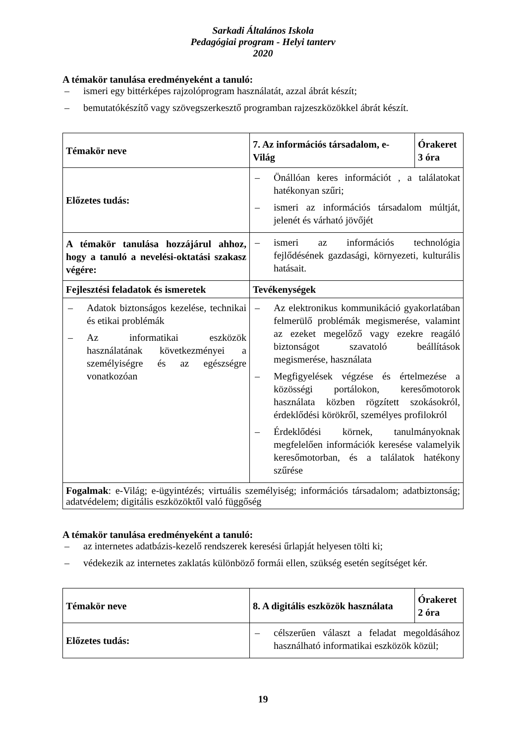Sarkadi Általános Iskola
Pedagógiai program - Helyi tanterv
2020
A témakör tanulása eredményeként a tanuló:
– ismeri egy bittérképes rajzolóprogram használatát, azzal ábrát készít;
– bemutatókészítő vagy szövegszerkesztő programban rajzeszközökkel ábrát készít.
| Témakör neve | 7. Az információs társadalom, e-Világ | Órakeret 3 óra |
| Előzetes tudás: | – Önállóan keres információt , a találatokat hatékonyan szűri; – ismeri az információs társadalom múltját, jelenét és várható jövőjét | |
| A témakör tanulása hozzájárul ahhoz, hogy a tanuló a nevelési-oktatási szakasz végére: | – ismeri az információs technológia fejlődésének gazdasági, környezeti, kulturális hatásait. | |
| Fejlesztési feladatok és ismeretek | Tevékenységek | |
| – Adatok biztonságos kezelése, technikai és etikai problémák – Az informatikai eszközök használatának következményei a személyiségre és az egészségre vonatkozóan | – Az elektronikus kommunikáció gyakorlatában felmerülő problémák megismerése, valamint az ezeket megelőző vagy ezekre reagáló biztonságot szavatoló beállítások megismerése, használata – Megfigyelések végzése és értelmezése a közösségi portálokon, keresőmotorok használata közben rögzített szokásokról, érdeklődési körökről, személyes profilokról – Érdeklődési körnek, tanulmányoknak megfelelően információk keresése valamelyik keresőmotorban, és a találatok hatékony szűrése | |
| Fogalmak : e-Világ; e-ügyintézés; virtuális személyiség; információs társadalom; adatbiztonság; adatvédelem; digitális eszközöktől való függőség | | |
A témakör tanulása eredményeként a tanuló:
– az internetes adatbázis-kezelő rendszerek keresési űrlapját helyesen tölti ki;
– védekezik az internetes zaklatás különböző formái ellen, szükség esetén segítséget kér.
| Témakör neve | 8. A digitális eszközök használata | Órakeret 2 óra |
| Előzetes tudás: | – célszerűen választ a feladat megoldásához használható informatikai eszközök közül; | |
19